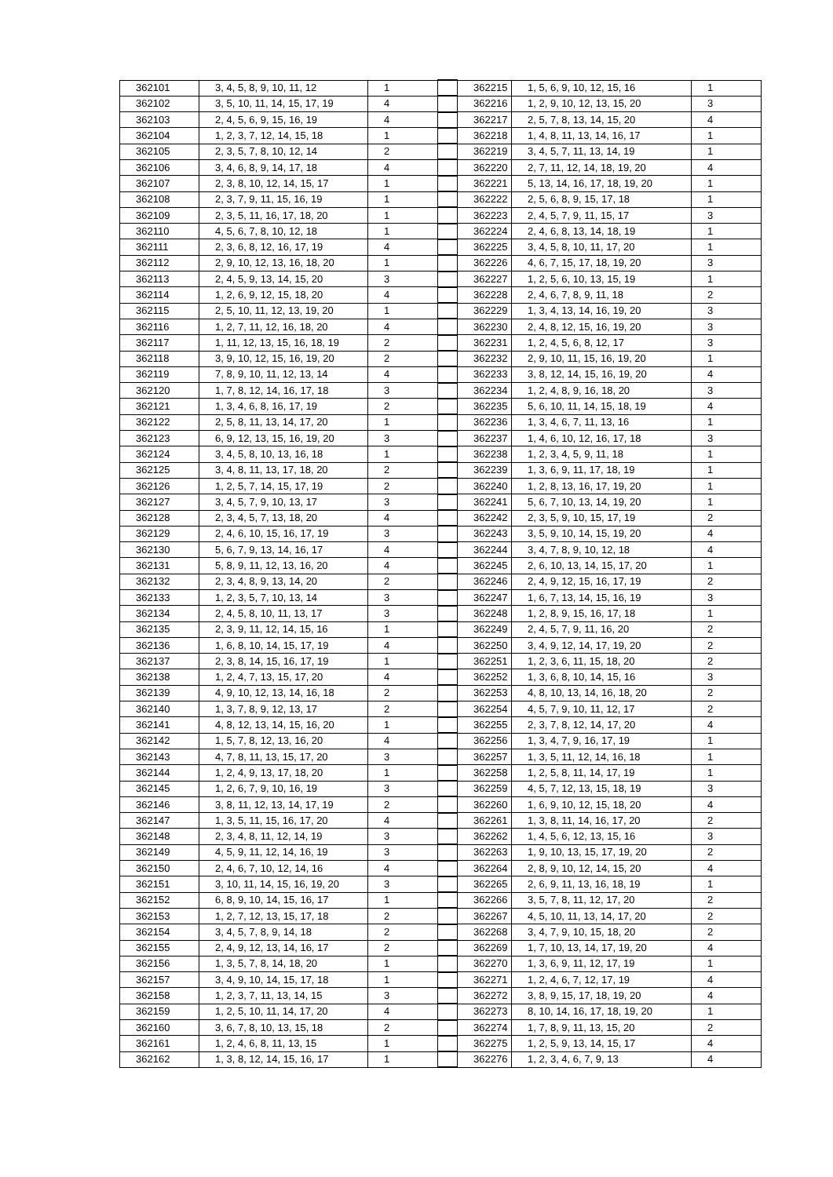| 362101 | 3, 4, 5, 8, 9, 10, 11, 12 | 1 | | 362215 | 1, 5, 6, 9, 10, 12, 15, 16 | 1 |
| 362102 | 3, 5, 10, 11, 14, 15, 17, 19 | 4 | | 362216 | 1, 2, 9, 10, 12, 13, 15, 20 | 3 |
| 362103 | 2, 4, 5, 6, 9, 15, 16, 19 | 4 | | 362217 | 2, 5, 7, 8, 13, 14, 15, 20 | 4 |
| 362104 | 1, 2, 3, 7, 12, 14, 15, 18 | 1 | | 362218 | 1, 4, 8, 11, 13, 14, 16, 17 | 1 |
| 362105 | 2, 3, 5, 7, 8, 10, 12, 14 | 2 | | 362219 | 3, 4, 5, 7, 11, 13, 14, 19 | 1 |
| 362106 | 3, 4, 6, 8, 9, 14, 17, 18 | 4 | | 362220 | 2, 7, 11, 12, 14, 18, 19, 20 | 4 |
| 362107 | 2, 3, 8, 10, 12, 14, 15, 17 | 1 | | 362221 | 5, 13, 14, 16, 17, 18, 19, 20 | 1 |
| 362108 | 2, 3, 7, 9, 11, 15, 16, 19 | 1 | | 362222 | 2, 5, 6, 8, 9, 15, 17, 18 | 1 |
| 362109 | 2, 3, 5, 11, 16, 17, 18, 20 | 1 | | 362223 | 2, 4, 5, 7, 9, 11, 15, 17 | 3 |
| 362110 | 4, 5, 6, 7, 8, 10, 12, 18 | 1 | | 362224 | 2, 4, 6, 8, 13, 14, 18, 19 | 1 |
| 362111 | 2, 3, 6, 8, 12, 16, 17, 19 | 4 | | 362225 | 3, 4, 5, 8, 10, 11, 17, 20 | 1 |
| 362112 | 2, 9, 10, 12, 13, 16, 18, 20 | 1 | | 362226 | 4, 6, 7, 15, 17, 18, 19, 20 | 3 |
| 362113 | 2, 4, 5, 9, 13, 14, 15, 20 | 3 | | 362227 | 1, 2, 5, 6, 10, 13, 15, 19 | 1 |
| 362114 | 1, 2, 6, 9, 12, 15, 18, 20 | 4 | | 362228 | 2, 4, 6, 7, 8, 9, 11, 18 | 2 |
| 362115 | 2, 5, 10, 11, 12, 13, 19, 20 | 1 | | 362229 | 1, 3, 4, 13, 14, 16, 19, 20 | 3 |
| 362116 | 1, 2, 7, 11, 12, 16, 18, 20 | 4 | | 362230 | 2, 4, 8, 12, 15, 16, 19, 20 | 3 |
| 362117 | 1, 11, 12, 13, 15, 16, 18, 19 | 2 | | 362231 | 1, 2, 4, 5, 6, 8, 12, 17 | 3 |
| 362118 | 3, 9, 10, 12, 15, 16, 19, 20 | 2 | | 362232 | 2, 9, 10, 11, 15, 16, 19, 20 | 1 |
| 362119 | 7, 8, 9, 10, 11, 12, 13, 14 | 4 | | 362233 | 3, 8, 12, 14, 15, 16, 19, 20 | 4 |
| 362120 | 1, 7, 8, 12, 14, 16, 17, 18 | 3 | | 362234 | 1, 2, 4, 8, 9, 16, 18, 20 | 3 |
| 362121 | 1, 3, 4, 6, 8, 16, 17, 19 | 2 | | 362235 | 5, 6, 10, 11, 14, 15, 18, 19 | 4 |
| 362122 | 2, 5, 8, 11, 13, 14, 17, 20 | 1 | | 362236 | 1, 3, 4, 6, 7, 11, 13, 16 | 1 |
| 362123 | 6, 9, 12, 13, 15, 16, 19, 20 | 3 | | 362237 | 1, 4, 6, 10, 12, 16, 17, 18 | 3 |
| 362124 | 3, 4, 5, 8, 10, 13, 16, 18 | 1 | | 362238 | 1, 2, 3, 4, 5, 9, 11, 18 | 1 |
| 362125 | 3, 4, 8, 11, 13, 17, 18, 20 | 2 | | 362239 | 1, 3, 6, 9, 11, 17, 18, 19 | 1 |
| 362126 | 1, 2, 5, 7, 14, 15, 17, 19 | 2 | | 362240 | 1, 2, 8, 13, 16, 17, 19, 20 | 1 |
| 362127 | 3, 4, 5, 7, 9, 10, 13, 17 | 3 | | 362241 | 5, 6, 7, 10, 13, 14, 19, 20 | 1 |
| 362128 | 2, 3, 4, 5, 7, 13, 18, 20 | 4 | | 362242 | 2, 3, 5, 9, 10, 15, 17, 19 | 2 |
| 362129 | 2, 4, 6, 10, 15, 16, 17, 19 | 3 | | 362243 | 3, 5, 9, 10, 14, 15, 19, 20 | 4 |
| 362130 | 5, 6, 7, 9, 13, 14, 16, 17 | 4 | | 362244 | 3, 4, 7, 8, 9, 10, 12, 18 | 4 |
| 362131 | 5, 8, 9, 11, 12, 13, 16, 20 | 4 | | 362245 | 2, 6, 10, 13, 14, 15, 17, 20 | 1 |
| 362132 | 2, 3, 4, 8, 9, 13, 14, 20 | 2 | | 362246 | 2, 4, 9, 12, 15, 16, 17, 19 | 2 |
| 362133 | 1, 2, 3, 5, 7, 10, 13, 14 | 3 | | 362247 | 1, 6, 7, 13, 14, 15, 16, 19 | 3 |
| 362134 | 2, 4, 5, 8, 10, 11, 13, 17 | 3 | | 362248 | 1, 2, 8, 9, 15, 16, 17, 18 | 1 |
| 362135 | 2, 3, 9, 11, 12, 14, 15, 16 | 1 | | 362249 | 2, 4, 5, 7, 9, 11, 16, 20 | 2 |
| 362136 | 1, 6, 8, 10, 14, 15, 17, 19 | 4 | | 362250 | 3, 4, 9, 12, 14, 17, 19, 20 | 2 |
| 362137 | 2, 3, 8, 14, 15, 16, 17, 19 | 1 | | 362251 | 1, 2, 3, 6, 11, 15, 18, 20 | 2 |
| 362138 | 1, 2, 4, 7, 13, 15, 17, 20 | 4 | | 362252 | 1, 3, 6, 8, 10, 14, 15, 16 | 3 |
| 362139 | 4, 9, 10, 12, 13, 14, 16, 18 | 2 | | 362253 | 4, 8, 10, 13, 14, 16, 18, 20 | 2 |
| 362140 | 1, 3, 7, 8, 9, 12, 13, 17 | 2 | | 362254 | 4, 5, 7, 9, 10, 11, 12, 17 | 2 |
| 362141 | 4, 8, 12, 13, 14, 15, 16, 20 | 1 | | 362255 | 2, 3, 7, 8, 12, 14, 17, 20 | 4 |
| 362142 | 1, 5, 7, 8, 12, 13, 16, 20 | 4 | | 362256 | 1, 3, 4, 7, 9, 16, 17, 19 | 1 |
| 362143 | 4, 7, 8, 11, 13, 15, 17, 20 | 3 | | 362257 | 1, 3, 5, 11, 12, 14, 16, 18 | 1 |
| 362144 | 1, 2, 4, 9, 13, 17, 18, 20 | 1 | | 362258 | 1, 2, 5, 8, 11, 14, 17, 19 | 1 |
| 362145 | 1, 2, 6, 7, 9, 10, 16, 19 | 3 | | 362259 | 4, 5, 7, 12, 13, 15, 18, 19 | 3 |
| 362146 | 3, 8, 11, 12, 13, 14, 17, 19 | 2 | | 362260 | 1, 6, 9, 10, 12, 15, 18, 20 | 4 |
| 362147 | 1, 3, 5, 11, 15, 16, 17, 20 | 4 | | 362261 | 1, 3, 8, 11, 14, 16, 17, 20 | 2 |
| 362148 | 2, 3, 4, 8, 11, 12, 14, 19 | 3 | | 362262 | 1, 4, 5, 6, 12, 13, 15, 16 | 3 |
| 362149 | 4, 5, 9, 11, 12, 14, 16, 19 | 3 | | 362263 | 1, 9, 10, 13, 15, 17, 19, 20 | 2 |
| 362150 | 2, 4, 6, 7, 10, 12, 14, 16 | 4 | | 362264 | 2, 8, 9, 10, 12, 14, 15, 20 | 4 |
| 362151 | 3, 10, 11, 14, 15, 16, 19, 20 | 3 | | 362265 | 2, 6, 9, 11, 13, 16, 18, 19 | 1 |
| 362152 | 6, 8, 9, 10, 14, 15, 16, 17 | 1 | | 362266 | 3, 5, 7, 8, 11, 12, 17, 20 | 2 |
| 362153 | 1, 2, 7, 12, 13, 15, 17, 18 | 2 | | 362267 | 4, 5, 10, 11, 13, 14, 17, 20 | 2 |
| 362154 | 3, 4, 5, 7, 8, 9, 14, 18 | 2 | | 362268 | 3, 4, 7, 9, 10, 15, 18, 20 | 2 |
| 362155 | 2, 4, 9, 12, 13, 14, 16, 17 | 2 | | 362269 | 1, 7, 10, 13, 14, 17, 19, 20 | 4 |
| 362156 | 1, 3, 5, 7, 8, 14, 18, 20 | 1 | | 362270 | 1, 3, 6, 9, 11, 12, 17, 19 | 1 |
| 362157 | 3, 4, 9, 10, 14, 15, 17, 18 | 1 | | 362271 | 1, 2, 4, 6, 7, 12, 17, 19 | 4 |
| 362158 | 1, 2, 3, 7, 11, 13, 14, 15 | 3 | | 362272 | 3, 8, 9, 15, 17, 18, 19, 20 | 4 |
| 362159 | 1, 2, 5, 10, 11, 14, 17, 20 | 4 | | 362273 | 8, 10, 14, 16, 17, 18, 19, 20 | 1 |
| 362160 | 3, 6, 7, 8, 10, 13, 15, 18 | 2 | | 362274 | 1, 7, 8, 9, 11, 13, 15, 20 | 2 |
| 362161 | 1, 2, 4, 6, 8, 11, 13, 15 | 1 | | 362275 | 1, 2, 5, 9, 13, 14, 15, 17 | 4 |
| 362162 | 1, 3, 8, 12, 14, 15, 16, 17 | 1 | | 362276 | 1, 2, 3, 4, 6, 7, 9, 13 | 4 |